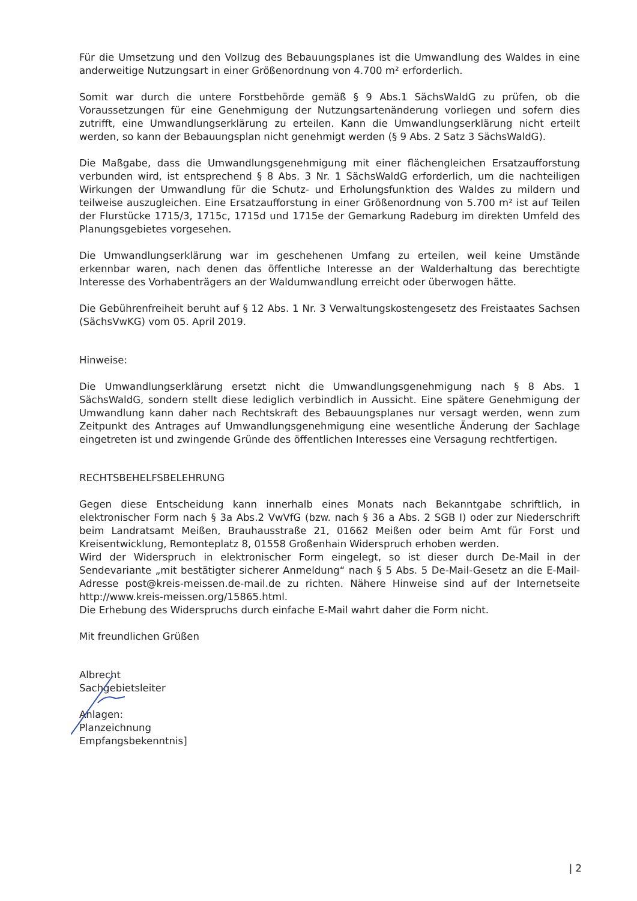Für die Umsetzung und den Vollzug des Bebauungsplanes ist die Umwandlung des Waldes in eine anderweitige Nutzungsart in einer Größenordnung von 4.700 m² erforderlich.
Somit war durch die untere Forstbehörde gemäß § 9 Abs.1 SächsWaldG zu prüfen, ob die Voraussetzungen für eine Genehmigung der Nutzungsartenänderung vorliegen und sofern dies zutrifft, eine Umwandlungserklärung zu erteilen. Kann die Umwandlungserklärung nicht erteilt werden, so kann der Bebauungsplan nicht genehmigt werden (§ 9 Abs. 2 Satz 3 SächsWaldG).
Die Maßgabe, dass die Umwandlungsgenehmigung mit einer flächengleichen Ersatzaufforstung verbunden wird, ist entsprechend § 8 Abs. 3 Nr. 1 SächsWaldG erforderlich, um die nachteiligen Wirkungen der Umwandlung für die Schutz- und Erholungsfunktion des Waldes zu mildern und teilweise auszugleichen. Eine Ersatzaufforstung in einer Größenordnung von 5.700 m² ist auf Teilen der Flurstücke 1715/3, 1715c, 1715d und 1715e der Gemarkung Radeburg im direkten Umfeld des Planungsgebietes vorgesehen.
Die Umwandlungserklärung war im geschehenen Umfang zu erteilen, weil keine Umstände erkennbar waren, nach denen das öffentliche Interesse an der Walderhaltung das berechtigte Interesse des Vorhabenträgers an der Waldumwandlung erreicht oder überwogen hätte.
Die Gebührenfreiheit beruht auf § 12 Abs. 1 Nr. 3 Verwaltungskostengesetz des Freistaates Sachsen (SächsVwKG) vom 05. April 2019.
Hinweise:
Die Umwandlungserklärung ersetzt nicht die Umwandlungsgenehmigung nach § 8 Abs. 1 SächsWaldG, sondern stellt diese lediglich verbindlich in Aussicht. Eine spätere Genehmigung der Umwandlung kann daher nach Rechtskraft des Bebauungsplanes nur versagt werden, wenn zum Zeitpunkt des Antrages auf Umwandlungsgenehmigung eine wesentliche Änderung der Sachlage eingetreten ist und zwingende Gründe des öffentlichen Interesses eine Versagung rechtfertigen.
RECHTSBEHELFSBELEHRUNG
Gegen diese Entscheidung kann innerhalb eines Monats nach Bekanntgabe schriftlich, in elektronischer Form nach § 3a Abs.2 VwVfG (bzw. nach § 36 a Abs. 2 SGB I) oder zur Niederschrift beim Landratsamt Meißen, Brauhausstraße 21, 01662 Meißen oder beim Amt für Forst und Kreisentwicklung, Remonteplatz 8, 01558 Großenhain Widerspruch erhoben werden.
Wird der Widerspruch in elektronischer Form eingelegt, so ist dieser durch De-Mail in der Sendevariante „mit bestätigter sicherer Anmeldung“ nach § 5 Abs. 5 De-Mail-Gesetz an die E-Mail-Adresse post@kreis-meissen.de-mail.de zu richten. Nähere Hinweise sind auf der Internetseite http://www.kreis-meissen.org/15865.html.
Die Erhebung des Widerspruchs durch einfache E-Mail wahrt daher die Form nicht.
Mit freundlichen Grüßen
Albrecht
Sachgebietsleiter
Anlagen:
Planzeichnung
Empfangsbekenntnis]
| 2